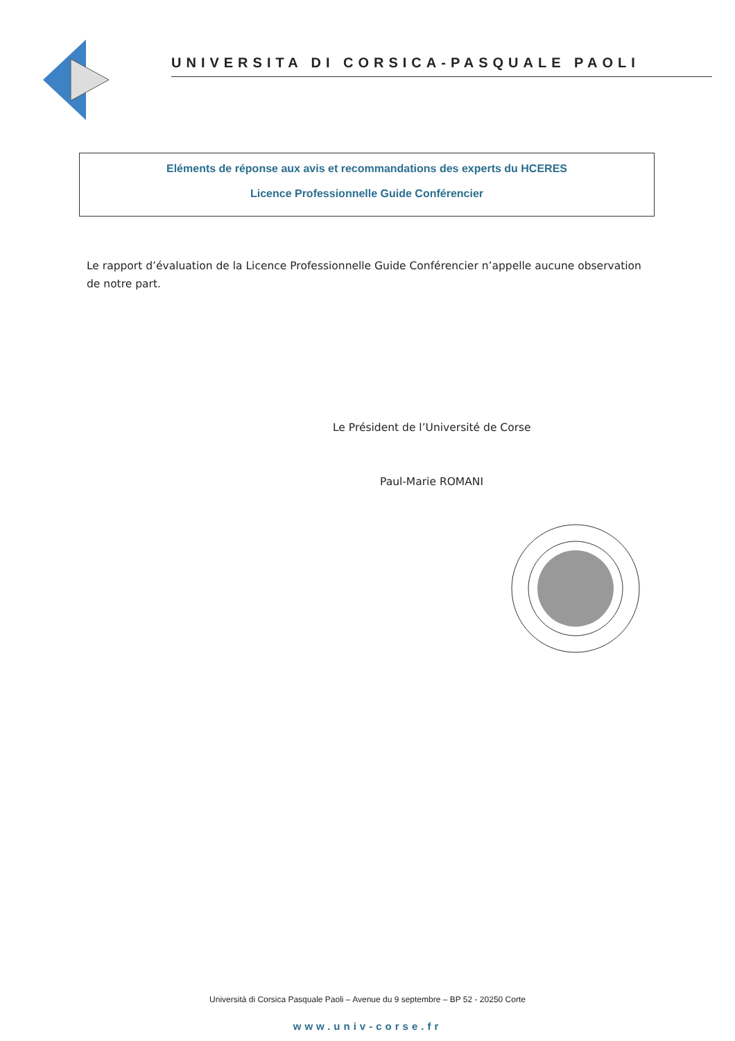UNIVERSITA DI CORSICA-PASQUALE PAOLI
Eléments de réponse aux avis et recommandations des experts du HCERES
Licence Professionnelle Guide Conférencier
Le rapport d’évaluation de la Licence Professionnelle Guide Conférencier n’appelle aucune observation de notre part.
Le Président de l’Université de Corse
Paul-Marie ROMANI
Università di Corsica Pasquale Paoli – Avenue du 9 septembre – BP 52 - 20250 Corte
www.univ-corse.fr